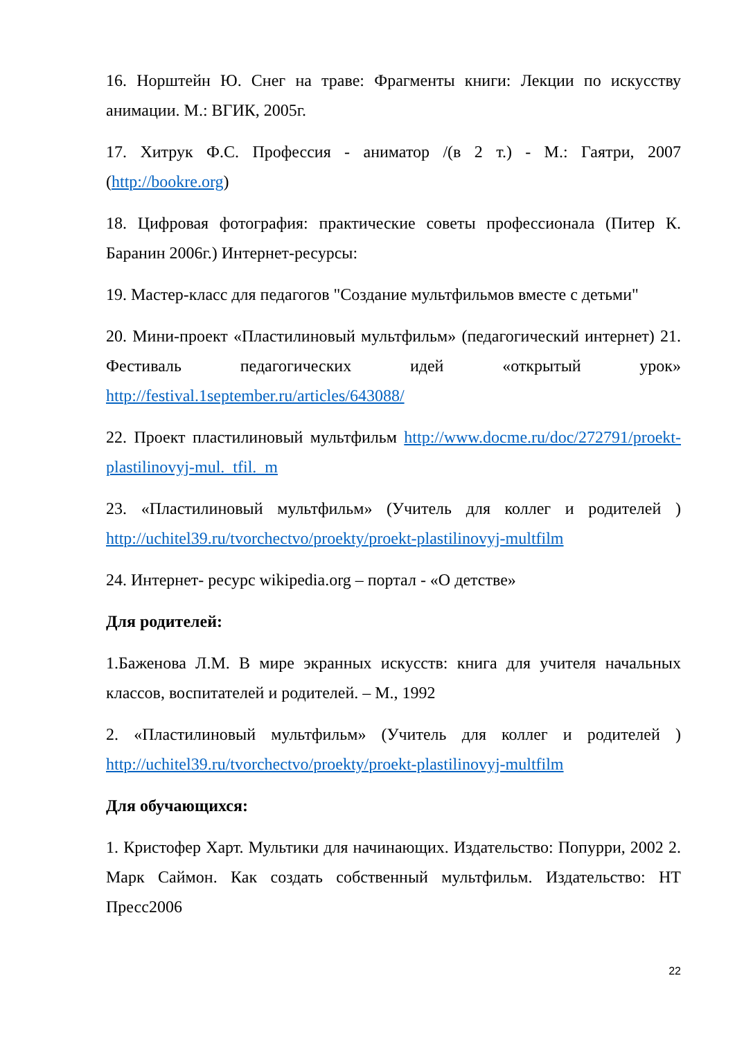16. Норштейн Ю. Снег на траве: Фрагменты книги: Лекции по искусству анимации. М.: ВГИК, 2005г.
17. Хитрук Ф.С. Профессия - аниматор /(в 2 т.) - М.: Гаятри, 2007 (http://bookre.org)
18. Цифровая фотография: практические советы профессионала (Питер К. Баранин 2006г.) Интернет-ресурсы:
19. Мастер-класс для педагогов "Создание мультфильмов вместе с детьми"
20. Мини-проект «Пластилиновый мультфильм» (педагогический интернет) 21. Фестиваль педагогических идей «открытый урок» http://festival.1september.ru/articles/643088/
22. Проект пластилиновый мультфильм http://www.docme.ru/doc/272791/proekt-plastilinovyj-mul._tfil._m
23. «Пластилиновый мультфильм» (Учитель для коллег и родителей ) http://uchitel39.ru/tvorchectvo/proekty/proekt-plastilinovyj-multfilm
24. Интернет- ресурс wikipedia.org – портал - «О детстве»
Для родителей:
1.Баженова Л.М. В мире экранных искусств: книга для учителя начальных классов, воспитателей и родителей. – М., 1992
2. «Пластилиновый мультфильм» (Учитель для коллег и родителей ) http://uchitel39.ru/tvorchectvo/proekty/proekt-plastilinovyj-multfilm
Для обучающихся:
1. Кристофер Харт. Мультики для начинающих. Издательство: Попурри, 2002 2. Марк Саймон. Как создать собственный мультфильм. Издательство: НТ Пресс2006
22